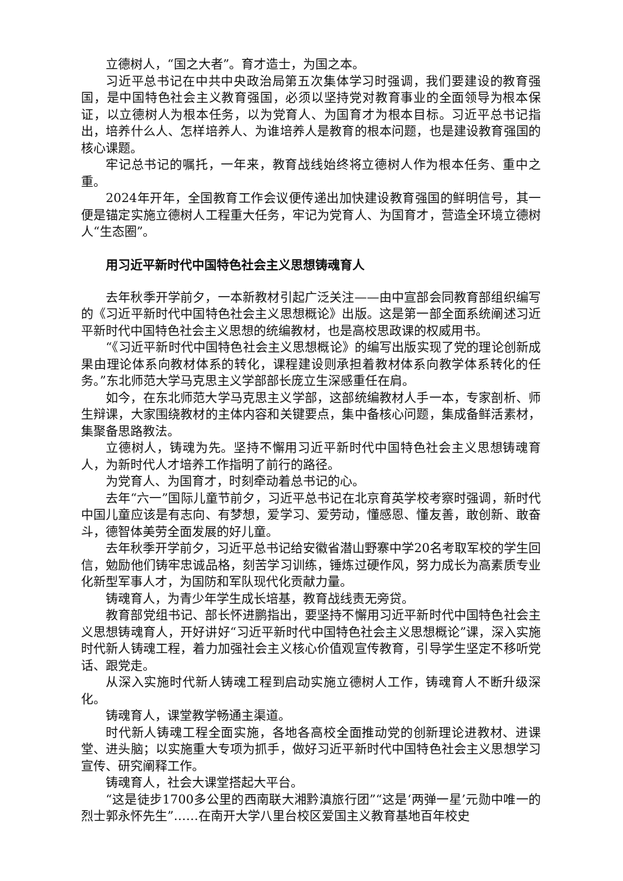立德树人，“国之大者”。育才造士，为国之本。
习近平总书记在中共中央政治局第五次集体学习时强调，我们要建设的教育强国，是中国特色社会主义教育强国，必须以坚持党对教育事业的全面领导为根本保证，以立德树人为根本任务，以为党育人、为国育才为根本目标。习近平总书记指出，培养什么人、怎样培养人、为谁培养人是教育的根本问题，也是建设教育强国的核心课题。
牢记总书记的嘱托，一年来，教育战线始终将立德树人作为根本任务、重中之重。
2024年开年，全国教育工作会议便传递出加快建设教育强国的鲜明信号，其一便是锚定实施立德树人工程重大任务，牢记为党育人、为国育才，营造全环境立德树人“生态圈”。
用习近平新时代中国特色社会主义思想铸魂育人
去年秋季开学前夕，一本新教材引起广泛关注——由中宣部会同教育部组织编写的《习近平新时代中国特色社会主义思想概论》出版。这是第一部全面系统阐述习近平新时代中国特色社会主义思想的统编教材，也是高校思政课的权威用书。
“《习近平新时代中国特色社会主义思想概论》的编写出版实现了党的理论创新成果由理论体系向教材体系的转化，课程建设则承担着教材体系向教学体系转化的任务。”东北师范大学马克思主义学部部长庞立生深感重任在肩。
如今，在东北师范大学马克思主义学部，这部统编教材人手一本，专家剖析、师生辩课，大家围绕教材的主体内容和关键要点，集中备核心问题，集成备鲜活素材，集聚备思路教法。
立德树人，铸魂为先。坚持不懈用习近平新时代中国特色社会主义思想铸魂育人，为新时代人才培养工作指明了前行的路径。
为党育人、为国育才，时刻牵动着总书记的心。
去年“六一”国际儿童节前夕，习近平总书记在北京育英学校考察时强调，新时代中国儿童应该是有志向、有梦想，爱学习、爱劳动，懂感恩、懂友善，敢创新、敢奋斗，德智体美劳全面发展的好儿童。
去年秋季开学前夕，习近平总书记给安徽省潜山野寨中学20名考取军校的学生回信，勉励他们铸牢忠诚品格，刻苦学习训练，锤炼过硬作风，努力成长为高素质专业化新型军事人才，为国防和军队现代化贡献力量。
铸魂育人，为青少年学生成长培基，教育战线责无旁贷。
教育部党组书记、部长怀进鹏指出，要坚持不懈用习近平新时代中国特色社会主义思想铸魂育人，开好讲好“习近平新时代中国特色社会主义思想概论”课，深入实施时代新人铸魂工程，着力加强社会主义核心价值观宣传教育，引导学生坚定不移听党话、跟党走。
从深入实施时代新人铸魂工程到启动实施立德树人工作，铸魂育人不断升级深化。
铸魂育人，课堂教学畅通主渠道。
时代新人铸魂工程全面实施，各地各高校全面推动党的创新理论进教材、进课堂、进头脑；以实施重大专项为抓手，做好习近平新时代中国特色社会主义思想学习宣传、研究阐释工作。
铸魂育人，社会大课堂搭起大平台。
“这是徒步1700多公里的西南联大湘黔滇旅行团”“这是‘两弹一星’元勋中唯一的烈士郭永怀先生”……在南开大学八里台校区爱国主义教育基地百年校史